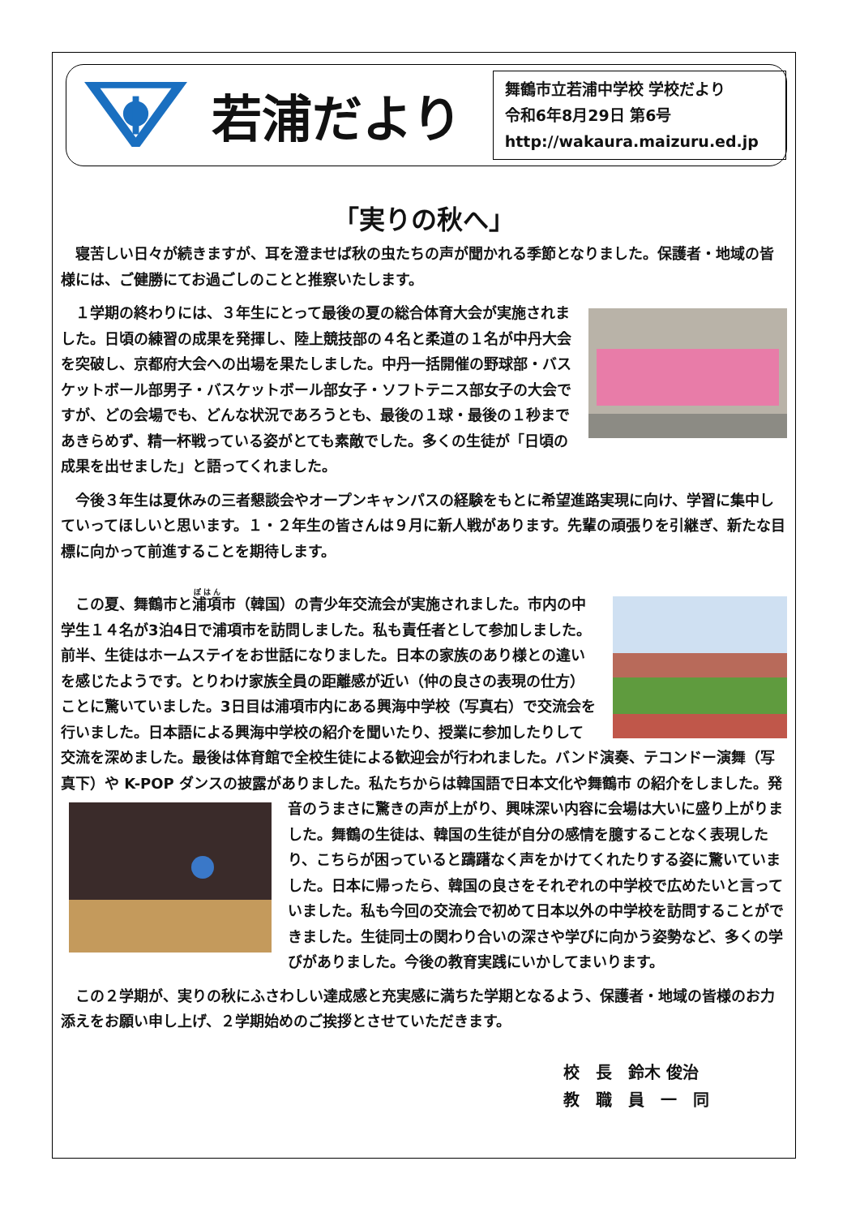若浦だより
舞鶴市立若浦中学校 学校だより
令和6年8月29日 第6号
http://wakaura.maizuru.ed.jp
「実りの秋へ」
　寝苦しい日々が続きますが、耳を澄ませば秋の虫たちの声が聞かれる季節となりました。保護者・地域の皆様には、ご健勝にてお過ごしのことと推察いたします。
　１学期の終わりには、３年生にとって最後の夏の総合体育大会が実施されました。日頃の練習の成果を発揮し、陸上競技部の４名と柔道の１名が中丹大会を突破し、京都府大会への出場を果たしました。中丹一括開催の野球部・バスケットボール部男子・バスケットボール部女子・ソフトテニス部女子の大会ですが、どの会場でも、どんな状況であろうとも、最後の１球・最後の１秒まであきらめず、精一杯戦っている姿がとても素敵でした。多くの生徒が「日頃の成果を出せました」と語ってくれました。
　今後３年生は夏休みの三者懇談会やオープンキャンパスの経験をもとに希望進路実現に向け、学習に集中していってほしいと思います。１・２年生の皆さんは９月に新人戦があります。先輩の頑張りを引継ぎ、新たな目標に向かって前進することを期待します。
　この夏、舞鶴市と浦項市（韓国）の青少年交流会が実施されました。市内の中学生１４名が3泊4日で浦項市を訪問しました。私も責任者として参加しました。前半、生徒はホームステイをお世話になりました。日本の家族のあり様との違いを感じたようです。とりわけ家族全員の距離感が近い（仲の良さの表現の仕方）ことに驚いていました。3日目は浦項市内にある興海中学校（写真右）で交流会を行いました。日本語による興海中学校の紹介を聞いたり、授業に参加したりして交流を深めました。最後は体育館で全校生徒による歓迎会が行われました。バンド演奏、テコンドー演舞（写真下）や K-POP ダンスの披露がありました。私たちからは韓国語で日本文化や舞鶴市 の紹介をしました。発音のうまさに驚きの声が上がり、興味深い内容に会場は大いに盛り上がりました。舞鶴の生徒は、韓国の生徒が自分の感情を臆することなく表現したり、こちらが困っていると躊躇なく声をかけてくれたりする姿に驚いていました。日本に帰ったら、韓国の良さをそれぞれの中学校で広めたいと言っていました。私も今回の交流会で初めて日本以外の中学校を訪問することができました。生徒同士の関わり合いの深さや学びに向かう姿勢など、多くの学びがありました。今後の教育実践にいかしてまいります。
　この２学期が、実りの秋にふさわしい達成感と充実感に満ちた学期となるよう、保護者・地域の皆様のお力添えをお願い申し上げ、２学期始めのご挨拶とさせていただきます。
校　長　鈴木 俊治
教　職　員　一　同